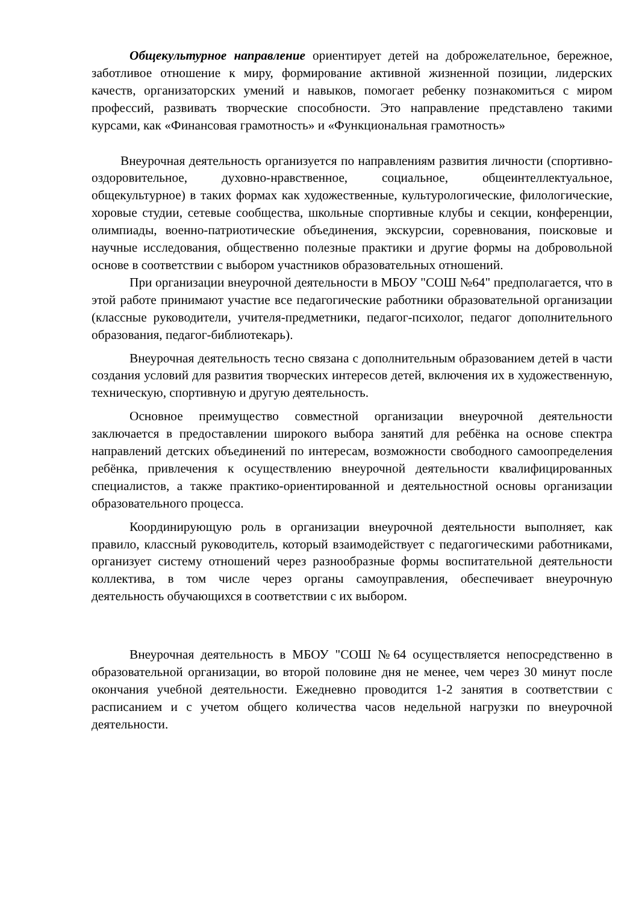Общекультурное направление ориентирует детей на доброжелательное, бережное, заботливое отношение к миру, формирование активной жизненной позиции, лидерских качеств, организаторских умений и навыков, помогает ребенку познакомиться с миром профессий, развивать творческие способности. Это направление представлено такими курсами, как «Финансовая грамотность» и «Функциональная грамотность»
Внеурочная деятельность организуется по направлениям развития личности (спортивно-оздоровительное, духовно-нравственное, социальное, общеинтеллектуальное, общекультурное) в таких формах как художественные, культурологические, филологические, хоровые студии, сетевые сообщества, школьные спортивные клубы и секции, конференции, олимпиады, военно-патриотические объединения, экскурсии, соревнования, поисковые и научные исследования, общественно полезные практики и другие формы на добровольной основе в соответствии с выбором участников образовательных отношений.
При организации внеурочной деятельности в МБОУ "СОШ №64" предполагается, что в этой работе принимают участие все педагогические работники образовательной организации (классные руководители, учителя-предметники, педагог-психолог, педагог дополнительного образования, педагог-библиотекарь).
Внеурочная деятельность тесно связана с дополнительным образованием детей в части создания условий для развития творческих интересов детей, включения их в художественную, техническую, спортивную и другую деятельность.
Основное преимущество совместной организации внеурочной деятельности заключается в предоставлении широкого выбора занятий для ребёнка на основе спектра направлений детских объединений по интересам, возможности свободного самоопределения ребёнка, привлечения к осуществлению внеурочной деятельности квалифицированных специалистов, а также практико-ориентированной и деятельностной основы организации образовательного процесса.
Координирующую роль в организации внеурочной деятельности выполняет, как правило, классный руководитель, который взаимодействует с педагогическими работниками, организует систему отношений через разнообразные формы воспитательной деятельности коллектива, в том числе через органы самоуправления, обеспечивает внеурочную деятельность обучающихся в соответствии с их выбором.
Внеурочная деятельность в МБОУ "СОШ №64 осуществляется непосредственно в образовательной организации, во второй половине дня не менее, чем через 30 минут после окончания учебной деятельности. Ежедневно проводится 1-2 занятия в соответствии с расписанием и с учетом общего количества часов недельной нагрузки по внеурочной деятельности.